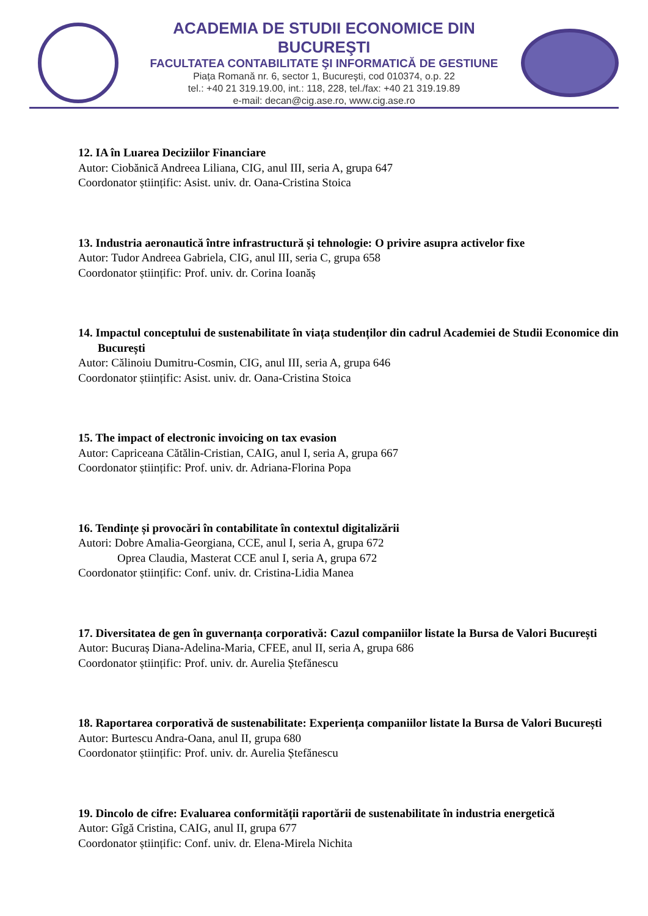ACADEMIA DE STUDII ECONOMICE DIN BUCUREŞTI
FACULTATEA CONTABILITATE ŞI INFORMATICĂ DE GESTIUNE
Piața Romană nr. 6, sector 1, Bucureşti, cod 010374, o.p. 22
tel.: +40 21 319.19.00, int.: 118, 228, tel./fax: +40 21 319.19.89
e-mail: decan@cig.ase.ro, www.cig.ase.ro
12. IA în Luarea Deciziilor Financiare
Autor: Ciobănică Andreea Liliana, CIG, anul III, seria A, grupa 647
Coordonator științific: Asist. univ. dr. Oana-Cristina Stoica
13. Industria aeronautică între infrastructură și tehnologie: O privire asupra activelor fixe
Autor: Tudor Andreea Gabriela, CIG, anul III, seria C, grupa 658
Coordonator științific: Prof. univ. dr. Corina Ioanăș
14. Impactul conceptului de sustenabilitate în viața studenților din cadrul Academiei de Studii Economice din București
Autor: Călinoiu Dumitru-Cosmin, CIG, anul III, seria A, grupa 646
Coordonator științific: Asist. univ. dr. Oana-Cristina Stoica
15. The impact of electronic invoicing on tax evasion
Autor: Capriceana Cătălin-Cristian, CAIG, anul I, seria A, grupa 667
Coordonator științific: Prof. univ. dr. Adriana-Florina Popa
16. Tendințe și provocări în contabilitate în contextul digitalizării
Autori: Dobre Amalia-Georgiana, CCE, anul I, seria A, grupa 672
Oprea Claudia, Masterat CCE anul I, seria A, grupa 672
Coordonator științific: Conf. univ. dr. Cristina-Lidia Manea
17. Diversitatea de gen în guvernanța corporativă: Cazul companiilor listate la Bursa de Valori București
Autor: Bucuraș Diana-Adelina-Maria, CFEE, anul II, seria A, grupa 686
Coordonator științific: Prof. univ. dr. Aurelia Ștefănescu
18. Raportarea corporativă de sustenabilitate: Experiența companiilor listate la Bursa de Valori București
Autor: Burtescu Andra-Oana, anul II, grupa 680
Coordonator științific: Prof. univ. dr. Aurelia Ștefănescu
19. Dincolo de cifre: Evaluarea conformității raportării de sustenabilitate în industria energetică
Autor: Gîgă Cristina, CAIG, anul II, grupa 677
Coordonator științific: Conf. univ. dr. Elena-Mirela Nichita